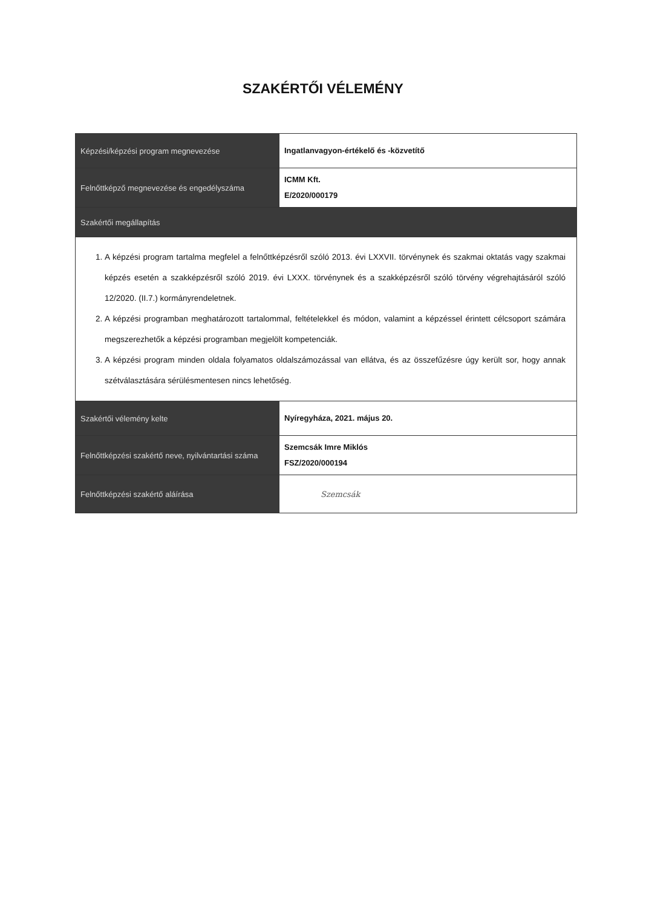SZAKÉRTŐI VÉLEMÉNY
| Képzési/képzési program megnevezése | Ingatlanvagyon-értékelő és -közvetítő |
| Felnőttképző megnevezése és engedélyszáma | ICMM Kft. E/2020/000179 |
| Szakértői megállapítás | |
| 1. A képzési program tartalma megfelel a felnőttképzésről szóló 2013. évi LXXVII. törvénynek és szakmai oktatás vagy szakmai képzés esetén a szakképzésről szóló 2019. évi LXXX. törvénynek és a szakképzésről szóló törvény végrehajtásáról szóló 12/2020. (II.7.) kormányrendeletnek. 2. A képzési programban meghatározott tartalommal, feltételekkel és módon, valamint a képzéssel érintett célcsoport számára megszerezhetők a képzési programban megjelölt kompetenciák. 3. A képzési program minden oldala folyamatos oldalszámozással van ellátva, és az összefűzésre úgy került sor, hogy annak szétválasztására sérülésmentesen nincs lehetőség. | |
| Szakértői vélemény kelte | Nyíregyháza, 2021. május 20. |
| Felnőttképzési szakértő neve, nyilvántartási száma | Szemcsák Imre Miklós FSZ/2020/000194 |
| Felnőttképzési szakértő aláírása | Szemcsák |